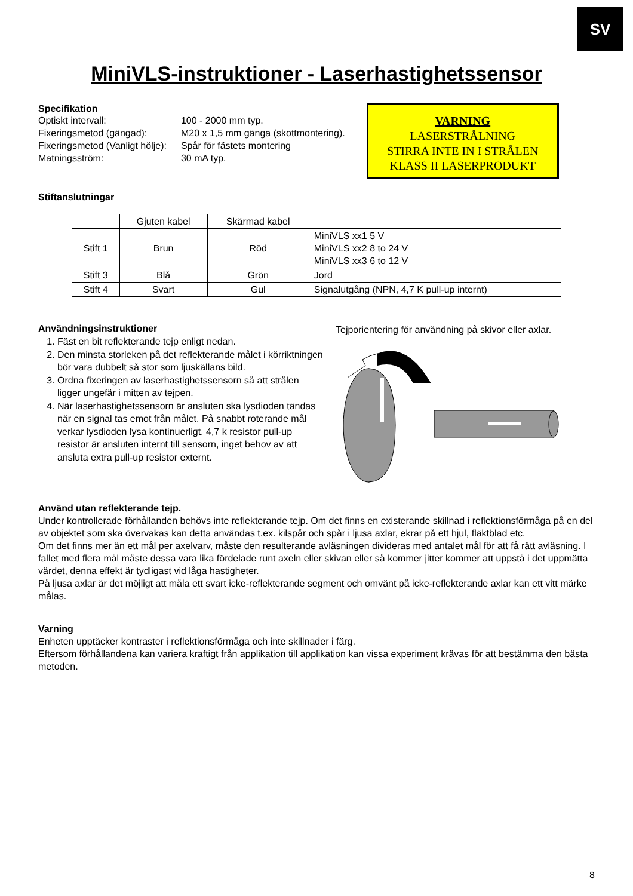SV
MiniVLS-instruktioner - Laserhastighetssensor
Specifikation
| Optiskt intervall: | 100 - 2000 mm typ. |
| Fixeringsmetod (gängad): | M20 x 1,5 mm gänga (skottmontering). |
| Fixeringsmetod (Vanligt hölje): | Spår för fästets montering |
| Matningsström: | 30 mA typ. |
VARNING
LASERSTRÅLNING
STIRRA INTE IN I STRÅLEN
KLASS II LASERPRODUKT
Stiftanslutningar
| | Gjuten kabel | Skärmad kabel | |
| Stift 1 | Brun | Röd | MiniVLS xx1 5 V MiniVLS xx2 8 to 24 V MiniVLS xx3 6 to 12 V |
| Stift 3 | Blå | Grön | Jord |
| Stift 4 | Svart | Gul | Signalutgång (NPN, 4,7 K pull-up internt) |
Användningsinstruktioner
1. Fäst en bit reflekterande tejp enligt nedan.
2. Den minsta storleken på det reflekterande målet i körriktningen bör vara dubbelt så stor som ljuskällans bild.
3. Ordna fixeringen av laserhastighetssensorn så att strålen ligger ungefär i mitten av tejpen.
4. När laserhastighetssensorn är ansluten ska lysdioden tändas när en signal tas emot från målet. På snabbt roterande mål verkar lysdioden lysa kontinuerligt. 4,7 k resistor pull-up resistor är ansluten internt till sensorn, inget behov av att ansluta extra pull-up resistor externt.
Tejporientering för användning på skivor eller axlar.
Använd utan reflekterande tejp.
Under kontrollerade förhållanden behövs inte reflekterande tejp. Om det finns en existerande skillnad i reflektionsförmåga på en del av objektet som ska övervakas kan detta användas t.ex. kilspår och spår i ljusa axlar, ekrar på ett hjul, fläktblad etc.
Om det finns mer än ett mål per axelvarv, måste den resulterande avläsningen divideras med antalet mål för att få rätt avläsning. I fallet med flera mål måste dessa vara lika fördelade runt axeln eller skivan eller så kommer jitter kommer att uppstå i det uppmätta värdet, denna effekt är tydligast vid låga hastigheter.
På ljusa axlar är det möjligt att måla ett svart icke-reflekterande segment och omvänt på icke-reflekterande axlar kan ett vitt märke målas.
Varning
Enheten upptäcker kontraster i reflektionsförmåga och inte skillnader i färg.
Eftersom förhållandena kan variera kraftigt från applikation till applikation kan vissa experiment krävas för att bestämma den bästa metoden.
8